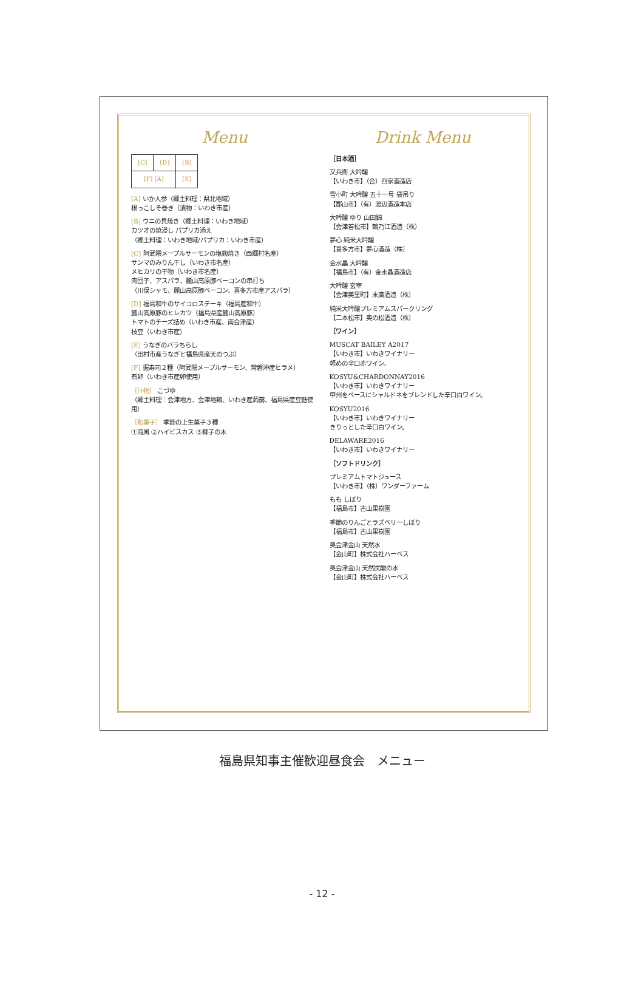Menu
| [C] | [D] | [B] |
| [F] [A] | | [E] |
[A] いか人参（郷土料理：県北地域）
根っこしそ巻き（漬物：いわき市産）
[B] ウニの貝焼き（郷土料理：いわき地域）
カツオの焼浸し パプリカ添え
（郷土料理：いわき地域/パプリカ：いわき市産）
[C] 阿武隈メープルサーモンの塩麹焼き（西郷村名産）
サンマのみりん干し（いわき市名産）
メヒカリの干物（いわき市名産）
肉団子、アスパラ、麓山高原豚ベーコンの串打ち
（川俣シャモ、麓山高原豚ベーコン、喜多方市産アスパラ）
[D] 福島和牛のサイコロステーキ（福島産和牛）
麓山高原豚のヒレカツ（福島県産麓山高原豚）
トマトのチーズ詰め（いわき市産、南会津産）
枝豆（いわき市産）
[E] うなぎのバラちらし
（田村市産うなぎと福島県産天のつぶ）
[F] 握寿司２種（阿武隈メープルサーモン、常磐沖産ヒラメ）
煮卵（いわき市産卵使用）
［汁物］ こづゆ
（郷土料理：会津地方、会津地鶏、いわき産蒟蒻、福島県産豆麩使用）
［和菓子］ 季節の上生菓子３種
①海風 ②ハイビスカス ③椰子の木
Drink Menu
［日本酒］
又兵衛 大吟醸
【いわき市】（合）四家酒造店
雪小町 大吟醸 五十一号 袋吊り
【郡山市】（有）渡辺酒造本店
大吟醸 ゆり 山田錦
【会津若松市】鶴乃江酒造（株）
夢心 純米大吟醸
【喜多方市】夢心酒造（株）
金水晶 大吟醸
【福島市】（有）金水晶酒造店
大吟醸 玄宰
【会津美里町】末廣酒造（株）
純米大吟醸プレミアムスパークリング
【二本松市】奥の松酒造（株）
［ワイン］
MUSCAT BAILEY A2017
【いわき市】いわきワイナリー
軽めの辛口赤ワイン。
KOSYU&CHARDONNAY2016
【いわき市】いわきワイナリー
甲州をベースにシャルドネをブレンドした辛口白ワイン。
KOSYU2016
【いわき市】いわきワイナリー
きりっとした辛口白ワイン。
DELAWARE2016
【いわき市】いわきワイナリー
［ソフトドリンク］
プレミアムトマトジュース
【いわき市】（株）ワンダーファーム
もも しぼり
【福島市】古山果樹園
季節のりんごとラズベリーしぼり
【福島市】古山果樹園
奥会津金山 天然水
【金山町】株式会社ハーベス
奥会津金山 天然炭酸の水
【金山町】株式会社ハーベス
福島県知事主催歓迎昼食会　メニュー
- 12 -